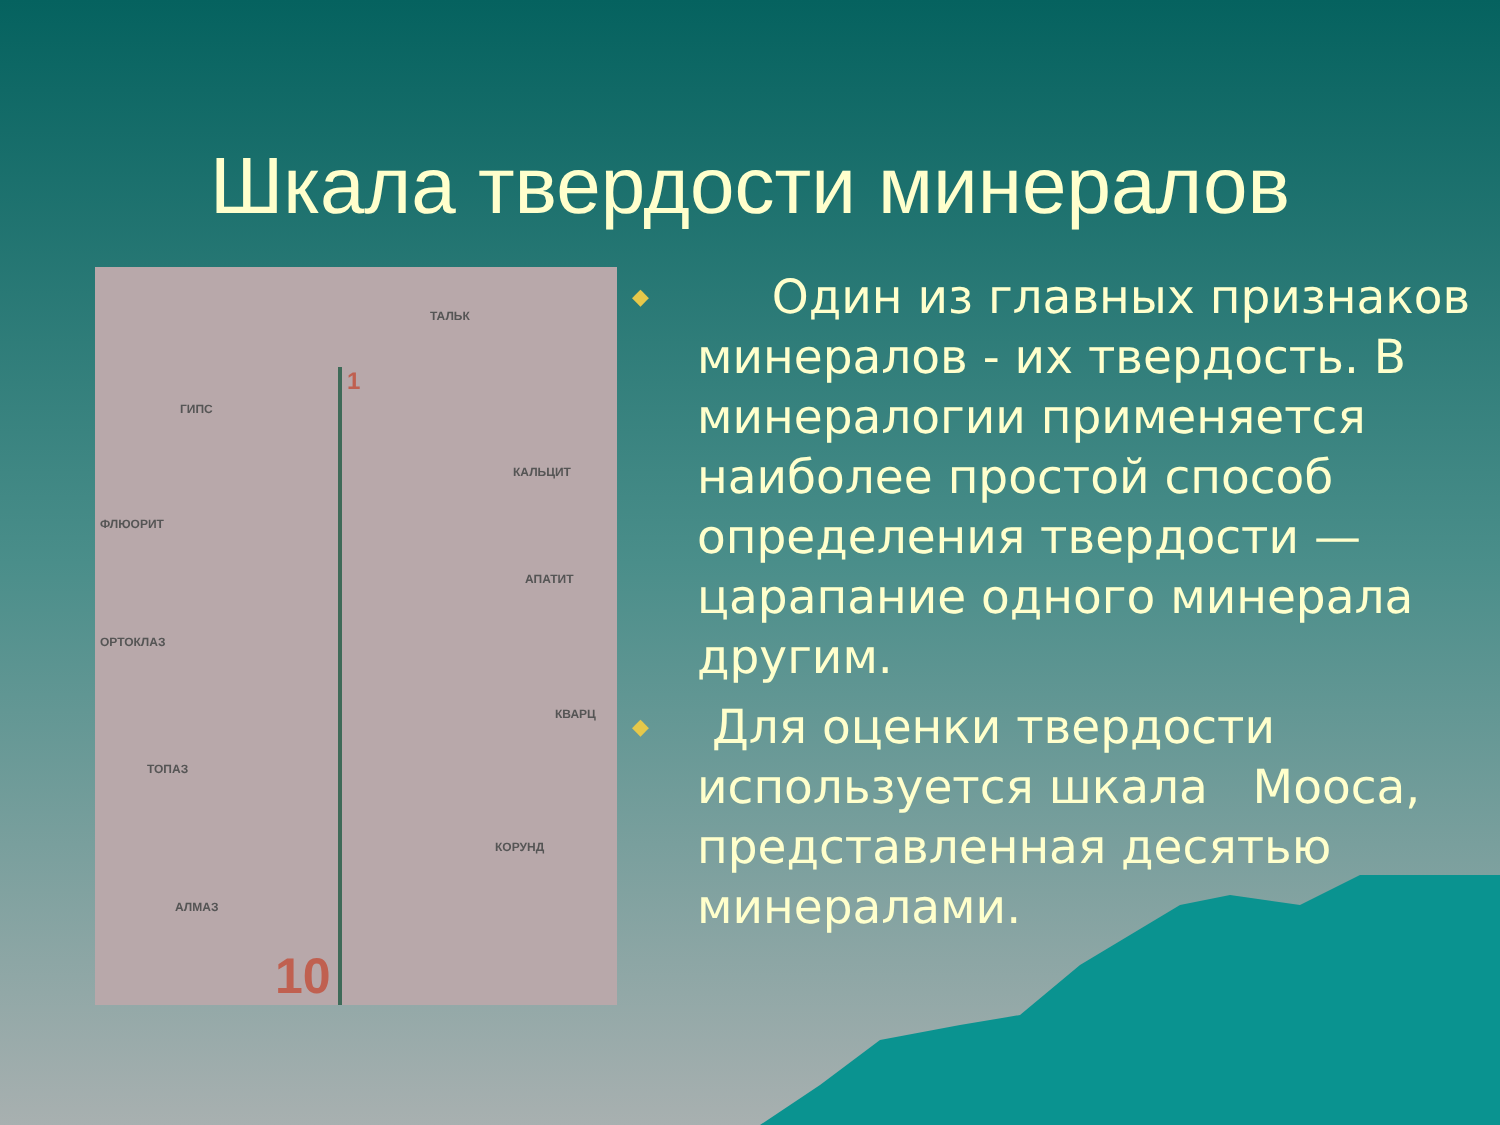Шкала твердости минералов
ТАЛЬК
ГИПС
КАЛЬЦИТ
ФЛЮОРИТ
АПАТИТ
ОРТОКЛАЗ
КВАРЦ
ТОПАЗ
КОРУНД
АЛМАЗ
1
10
◆
Один из главных признаков минералов - их твердость. В минералогии применяется наиболее простой способ определения твердости — царапание одного минерала другим.
◆
Для оценки твердости используется шкала Мооса, представленная десятью минералами.